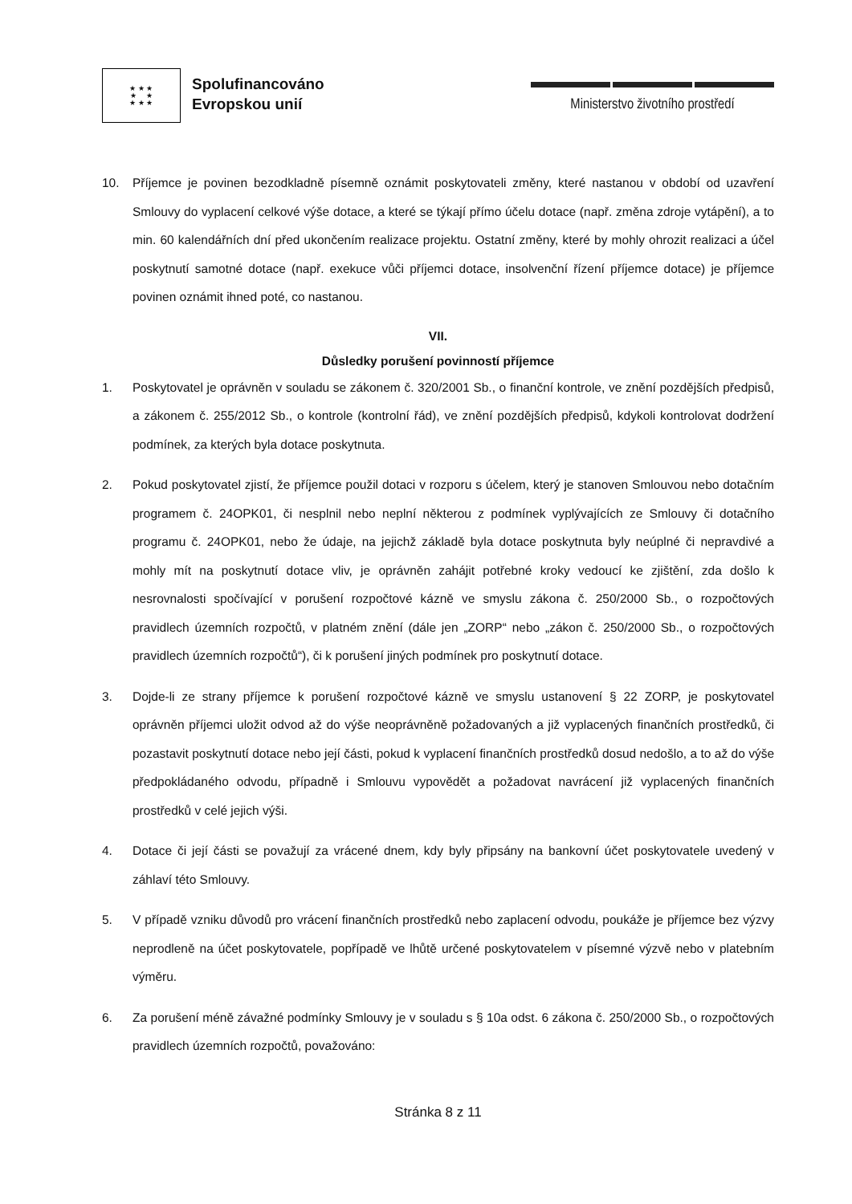★ ★ ★
★ ★
★ ★ ★
Spolufinancováno
Evropskou unií
Ministerstvo životního prostředí
10. Příjemce je povinen bezodkladně písemně oznámit poskytovateli změny, které nastanou v období od uzavření Smlouvy do vyplacení celkové výše dotace, a které se týkají přímo účelu dotace (např. změna zdroje vytápění), a to min. 60 kalendářních dní před ukončením realizace projektu. Ostatní změny, které by mohly ohrozit realizaci a účel poskytnutí samotné dotace (např. exekuce vůči příjemci dotace, insolvenční řízení příjemce dotace) je příjemce povinen oznámit ihned poté, co nastanou.
VII.
Důsledky porušení povinností příjemce
1. Poskytovatel je oprávněn v souladu se zákonem č. 320/2001 Sb., o finanční kontrole, ve znění pozdějších předpisů, a zákonem č. 255/2012 Sb., o kontrole (kontrolní řád), ve znění pozdějších předpisů, kdykoli kontrolovat dodržení podmínek, za kterých byla dotace poskytnuta.
2. Pokud poskytovatel zjistí, že příjemce použil dotaci v rozporu s účelem, který je stanoven Smlouvou nebo dotačním programem č. 24OPK01, či nesplnil nebo neplní některou z podmínek vyplývajících ze Smlouvy či dotačního programu č. 24OPK01, nebo že údaje, na jejichž základě byla dotace poskytnuta byly neúplné či nepravdivé a mohly mít na poskytnutí dotace vliv, je oprávněn zahájit potřebné kroky vedoucí ke zjištění, zda došlo k nesrovnalosti spočívající v porušení rozpočtové kázně ve smyslu zákona č. 250/2000 Sb., o rozpočtových pravidlech územních rozpočtů, v platném znění (dále jen „ZORP“ nebo „zákon č. 250/2000 Sb., o rozpočtových pravidlech územních rozpočtů“), či k porušení jiných podmínek pro poskytnutí dotace.
3. Dojde-li ze strany příjemce k porušení rozpočtové kázně ve smyslu ustanovení § 22 ZORP, je poskytovatel oprávněn příjemci uložit odvod až do výše neoprávněně požadovaných a již vyplacených finančních prostředků, či pozastavit poskytnutí dotace nebo její části, pokud k vyplacení finančních prostředků dosud nedošlo, a to až do výše předpokládaného odvodu, případně i Smlouvu vypovědět a požadovat navrácení již vyplacených finančních prostředků v celé jejich výši.
4. Dotace či její části se považují za vrácené dnem, kdy byly připsány na bankovní účet poskytovatele uvedený v záhlaví této Smlouvy.
5. V případě vzniku důvodů pro vrácení finančních prostředků nebo zaplacení odvodu, poukáže je příjemce bez výzvy neprodleně na účet poskytovatele, popřípadě ve lhůtě určené poskytovatelem v písemné výzvě nebo v platebním výměru.
6. Za porušení méně závažné podmínky Smlouvy je v souladu s § 10a odst. 6 zákona č. 250/2000 Sb., o rozpočtových pravidlech územních rozpočtů, považováno:
Stránka 8 z 11